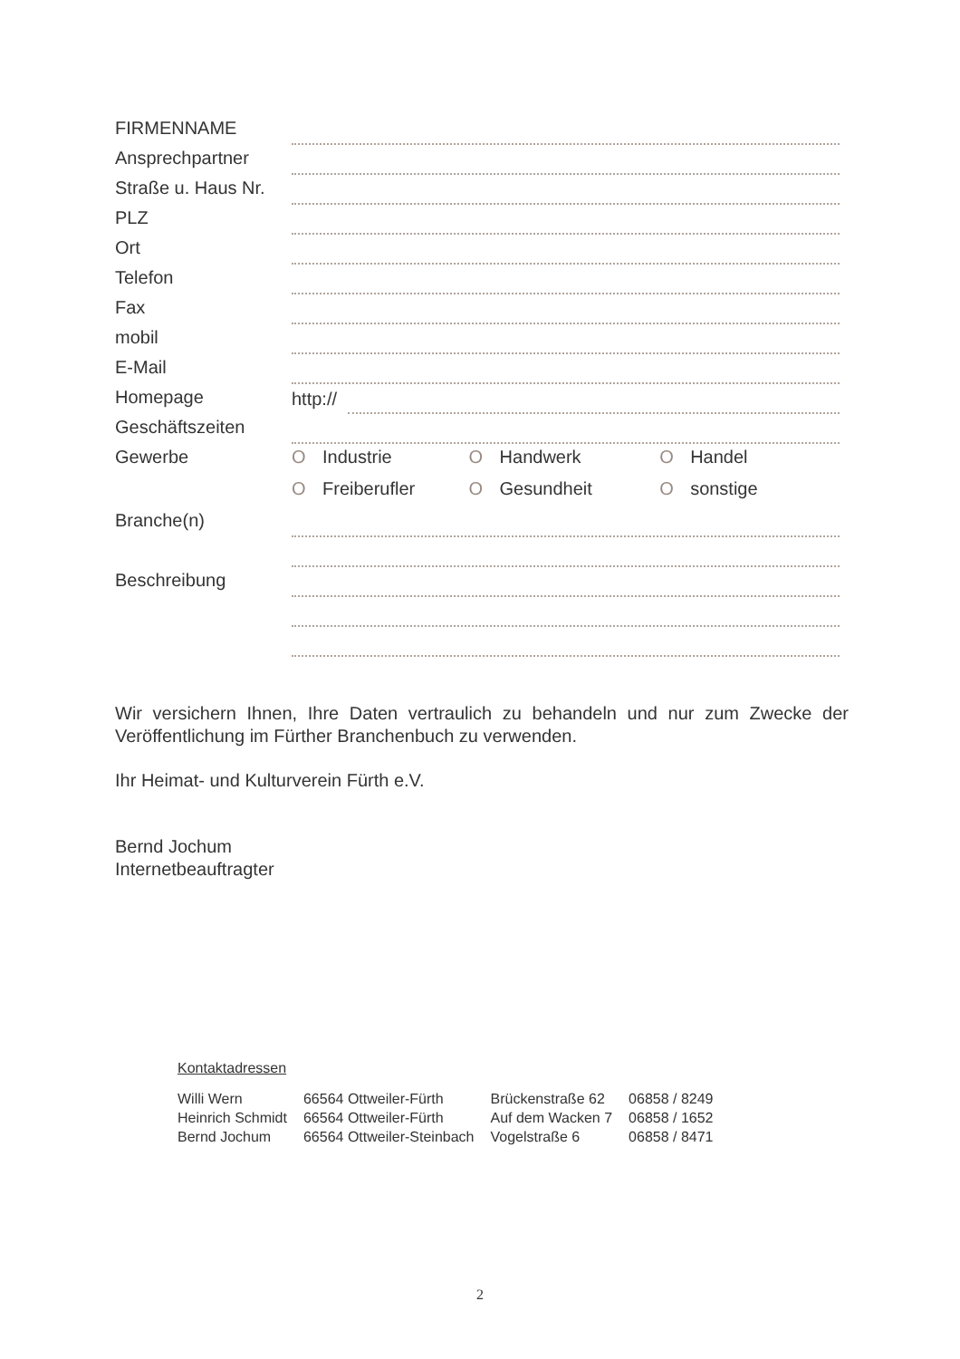| FIRMENNAME | |
| Ansprechpartner | |
| Straße u. Haus Nr. | |
| PLZ | |
| Ort | |
| Telefon | |
| Fax | |
| mobil | |
| E-Mail | |
| Homepage | http:// |
| Geschäftszeiten | |
| Gewerbe | O Industrie O Handwerk O Handel |
| | O Freiberufler O Gesundheit O sonstige |
| Branche(n) | |
| Beschreibung | |
Wir versichern Ihnen, Ihre Daten vertraulich zu behandeln und nur zum Zwecke der Veröffentlichung im Fürther Branchenbuch zu verwenden.
Ihr Heimat- und Kulturverein Fürth e.V.
Bernd Jochum
Internetbeauftragter
Kontaktadressen
| Willi Wern | 66564 Ottweiler-Fürth | Brückenstraße 62 | 06858 / 8249 |
| Heinrich Schmidt | 66564 Ottweiler-Fürth | Auf dem Wacken 7 | 06858 / 1652 |
| Bernd Jochum | 66564 Ottweiler-Steinbach | Vogelstraße 6 | 06858 / 8471 |
2